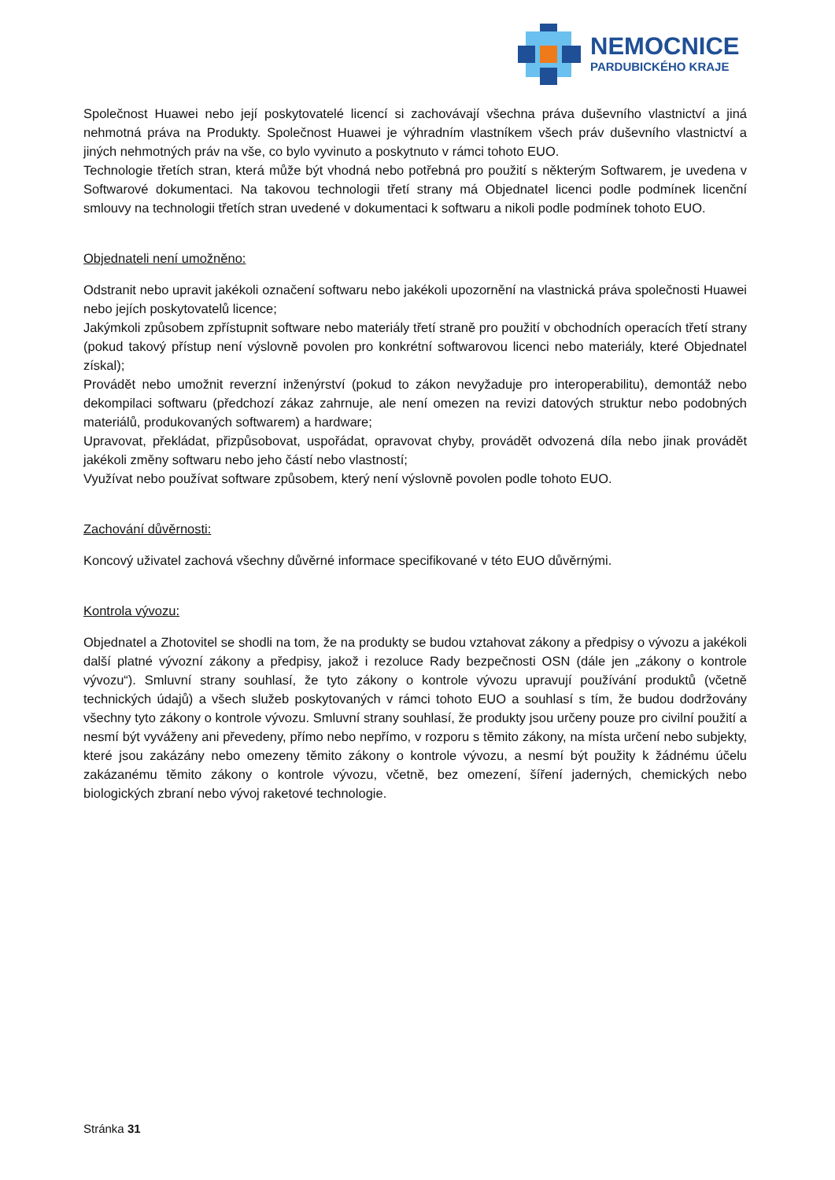NEMOCNICE
PARDUBICKÉHO KRAJE
Společnost Huawei nebo její poskytovatelé licencí si zachovávají všechna práva duševního vlastnictví a jiná nehmotná práva na Produkty. Společnost Huawei je výhradním vlastníkem všech práv duševního vlastnictví a jiných nehmotných práv na vše, co bylo vyvinuto a poskytnuto v rámci tohoto EUO.
Technologie třetích stran, která může být vhodná nebo potřebná pro použití s některým Softwarem, je uvedena v Softwarové dokumentaci. Na takovou technologii třetí strany má Objednatel licenci podle podmínek licenční smlouvy na technologii třetích stran uvedené v dokumentaci k softwaru a nikoli podle podmínek tohoto EUO.
Objednateli není umožněno:
Odstranit nebo upravit jakékoli označení softwaru nebo jakékoli upozornění na vlastnická práva společnosti Huawei nebo jejích poskytovatelů licence;
Jakýmkoli způsobem zpřístupnit software nebo materiály třetí straně pro použití v obchodních operacích třetí strany (pokud takový přístup není výslovně povolen pro konkrétní softwarovou licenci nebo materiály, které Objednatel získal);
Provádět nebo umožnit reverzní inženýrství (pokud to zákon nevyžaduje pro interoperabilitu), demontáž nebo dekompilaci softwaru (předchozí zákaz zahrnuje, ale není omezen na revizi datových struktur nebo podobných materiálů, produkovaných softwarem) a hardware;
Upravovat, překládat, přizpůsobovat, uspořádat, opravovat chyby, provádět odvozená díla nebo jinak provádět jakékoli změny softwaru nebo jeho částí nebo vlastností;
Využívat nebo používat software způsobem, který není výslovně povolen podle tohoto EUO.
Zachování důvěrnosti:
Koncový uživatel zachová všechny důvěrné informace specifikované v této EUO důvěrnými.
Kontrola vývozu:
Objednatel a Zhotovitel se shodli na tom, že na produkty se budou vztahovat zákony a předpisy o vývozu a jakékoli další platné vývozní zákony a předpisy, jakož i rezoluce Rady bezpečnosti OSN (dále jen „zákony o kontrole vývozu“). Smluvní strany souhlasí, že tyto zákony o kontrole vývozu upravují používání produktů (včetně technických údajů) a všech služeb poskytovaných v rámci tohoto EUO a souhlasí s tím, že budou dodržovány všechny tyto zákony o kontrole vývozu. Smluvní strany souhlasí, že produkty jsou určeny pouze pro civilní použití a nesmí být vyváženy ani převedeny, přímo nebo nepřímo, v rozporu s těmito zákony, na místa určení nebo subjekty, které jsou zakázány nebo omezeny těmito zákony o kontrole vývozu, a nesmí být použity k žádnému účelu zakázanému těmito zákony o kontrole vývozu, včetně, bez omezení, šíření jaderných, chemických nebo biologických zbraní nebo vývoj raketové technologie.
Stránka 31